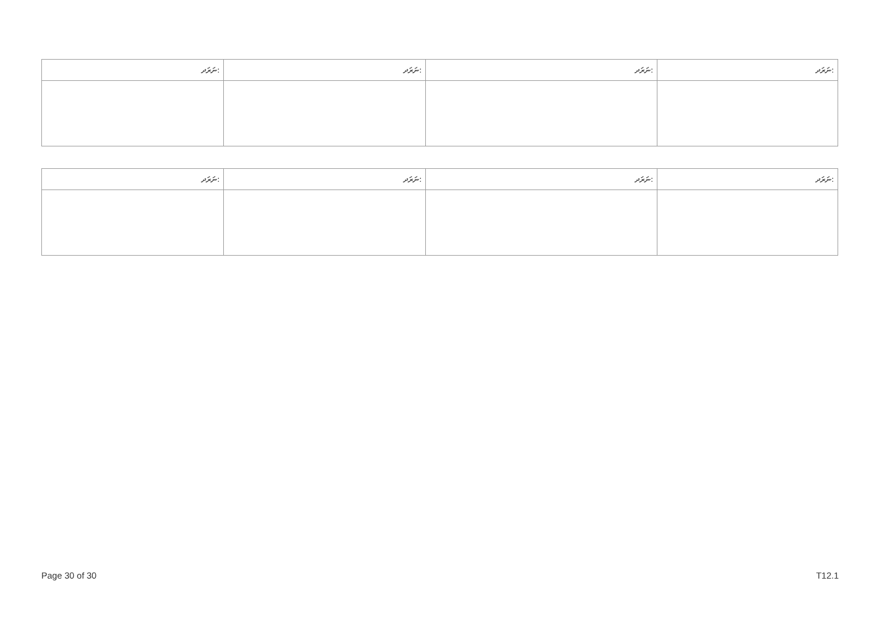| ނަރަދ: | ނަރަދ: | ނަރަދ: | ނަރަދ: |
| --- | --- | --- | --- |
| ނަރަދ: | ނަރަދ: | ނަރަދ: | ނަރަދ: |
| --- | --- | --- | --- |
Page 30 of 30 T12.1